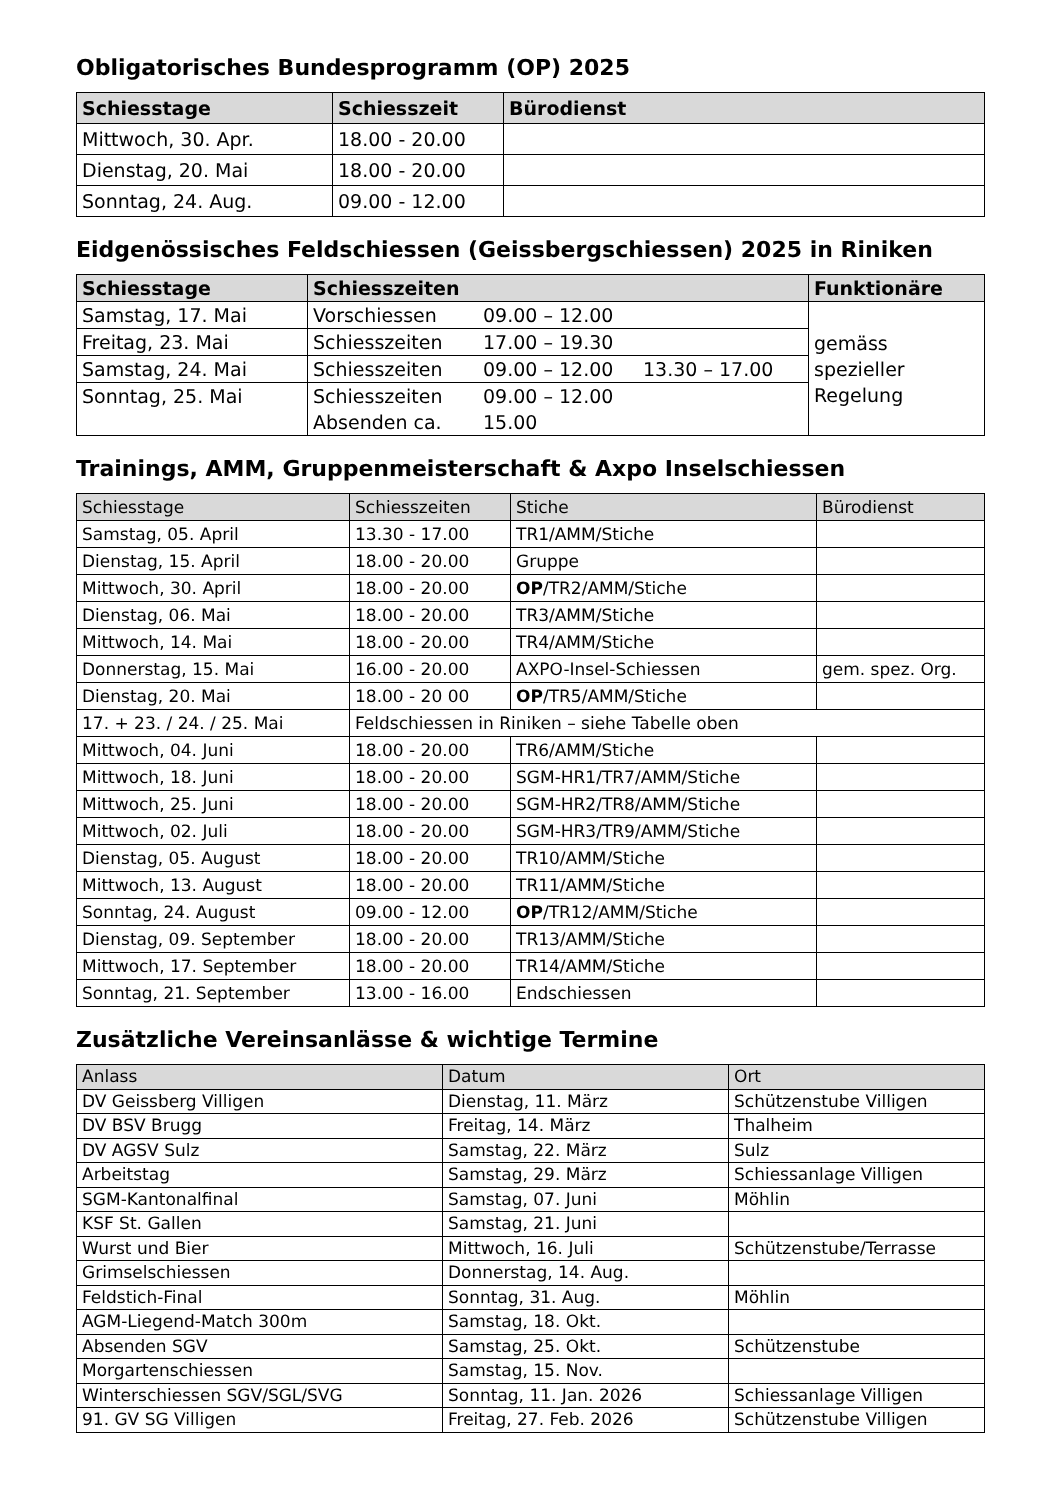Obligatorisches Bundesprogramm (OP) 2025
| Schiesstage | Schiesszeit | Bürodienst |
| --- | --- | --- |
| Mittwoch, 30. Apr. | 18.00 - 20.00 | |
| Dienstag, 20. Mai | 18.00 - 20.00 | |
| Sonntag, 24. Aug. | 09.00 - 12.00 | |
Eidgenössisches Feldschiessen (Geissbergschiessen) 2025 in Riniken
| Schiesstage | Schiesszeiten | Funktionäre |
| --- | --- | --- |
| Samstag, 17. Mai | Vorschiessen 09.00 – 12.00 | gemäss spezieller Regelung |
| Freitag, 23. Mai | Schiesszeiten 17.00 – 19.30 | |
| Samstag, 24. Mai | Schiesszeiten 09.00 – 12.00 13.30 – 17.00 | |
| Sonntag, 25. Mai | Schiesszeiten 09.00 – 12.00 Absenden ca. 15.00 | |
Trainings, AMM, Gruppenmeisterschaft & Axpo Inselschiessen
| Schiesstage | Schiesszeiten | Stiche | Bürodienst |
| --- | --- | --- | --- |
| Samstag, 05. April | 13.30 - 17.00 | TR1/AMM/Stiche | |
| Dienstag, 15. April | 18.00 - 20.00 | Gruppe | |
| Mittwoch, 30. April | 18.00 - 20.00 | OP /TR2/AMM/Stiche | |
| Dienstag, 06. Mai | 18.00 - 20.00 | TR3/AMM/Stiche | |
| Mittwoch, 14. Mai | 18.00 - 20.00 | TR4/AMM/Stiche | |
| Donnerstag, 15. Mai | 16.00 - 20.00 | AXPO-Insel-Schiessen | gem. spez. Org. |
| Dienstag, 20. Mai | 18.00 - 20 00 | OP /TR5/AMM/Stiche | |
| 17. + 23. / 24. / 25. Mai | Feldschiessen in Riniken – siehe Tabelle oben | | |
| Mittwoch, 04. Juni | 18.00 - 20.00 | TR6/AMM/Stiche | |
| Mittwoch, 18. Juni | 18.00 - 20.00 | SGM-HR1/TR7/AMM/Stiche | |
| Mittwoch, 25. Juni | 18.00 - 20.00 | SGM-HR2/TR8/AMM/Stiche | |
| Mittwoch, 02. Juli | 18.00 - 20.00 | SGM-HR3/TR9/AMM/Stiche | |
| Dienstag, 05. August | 18.00 - 20.00 | TR10/AMM/Stiche | |
| Mittwoch, 13. August | 18.00 - 20.00 | TR11/AMM/Stiche | |
| Sonntag, 24. August | 09.00 - 12.00 | OP /TR12/AMM/Stiche | |
| Dienstag, 09. September | 18.00 - 20.00 | TR13/AMM/Stiche | |
| Mittwoch, 17. September | 18.00 - 20.00 | TR14/AMM/Stiche | |
| Sonntag, 21. September | 13.00 - 16.00 | Endschiessen | |
Zusätzliche Vereinsanlässe & wichtige Termine
| Anlass | Datum | Ort |
| --- | --- | --- |
| DV Geissberg Villigen | Dienstag, 11. März | Schützenstube Villigen |
| DV BSV Brugg | Freitag, 14. März | Thalheim |
| DV AGSV Sulz | Samstag, 22. März | Sulz |
| Arbeitstag | Samstag, 29. März | Schiessanlage Villigen |
| SGM-Kantonalfinal | Samstag, 07. Juni | Möhlin |
| KSF St. Gallen | Samstag, 21. Juni | |
| Wurst und Bier | Mittwoch, 16. Juli | Schützenstube/Terrasse |
| Grimselschiessen | Donnerstag, 14. Aug. | |
| Feldstich-Final | Sonntag, 31. Aug. | Möhlin |
| AGM-Liegend-Match 300m | Samstag, 18. Okt. | |
| Absenden SGV | Samstag, 25. Okt. | Schützenstube |
| Morgartenschiessen | Samstag, 15. Nov. | |
| Winterschiessen SGV/SGL/SVG | Sonntag, 11. Jan. 2026 | Schiessanlage Villigen |
| 91. GV SG Villigen | Freitag, 27. Feb. 2026 | Schützenstube Villigen |